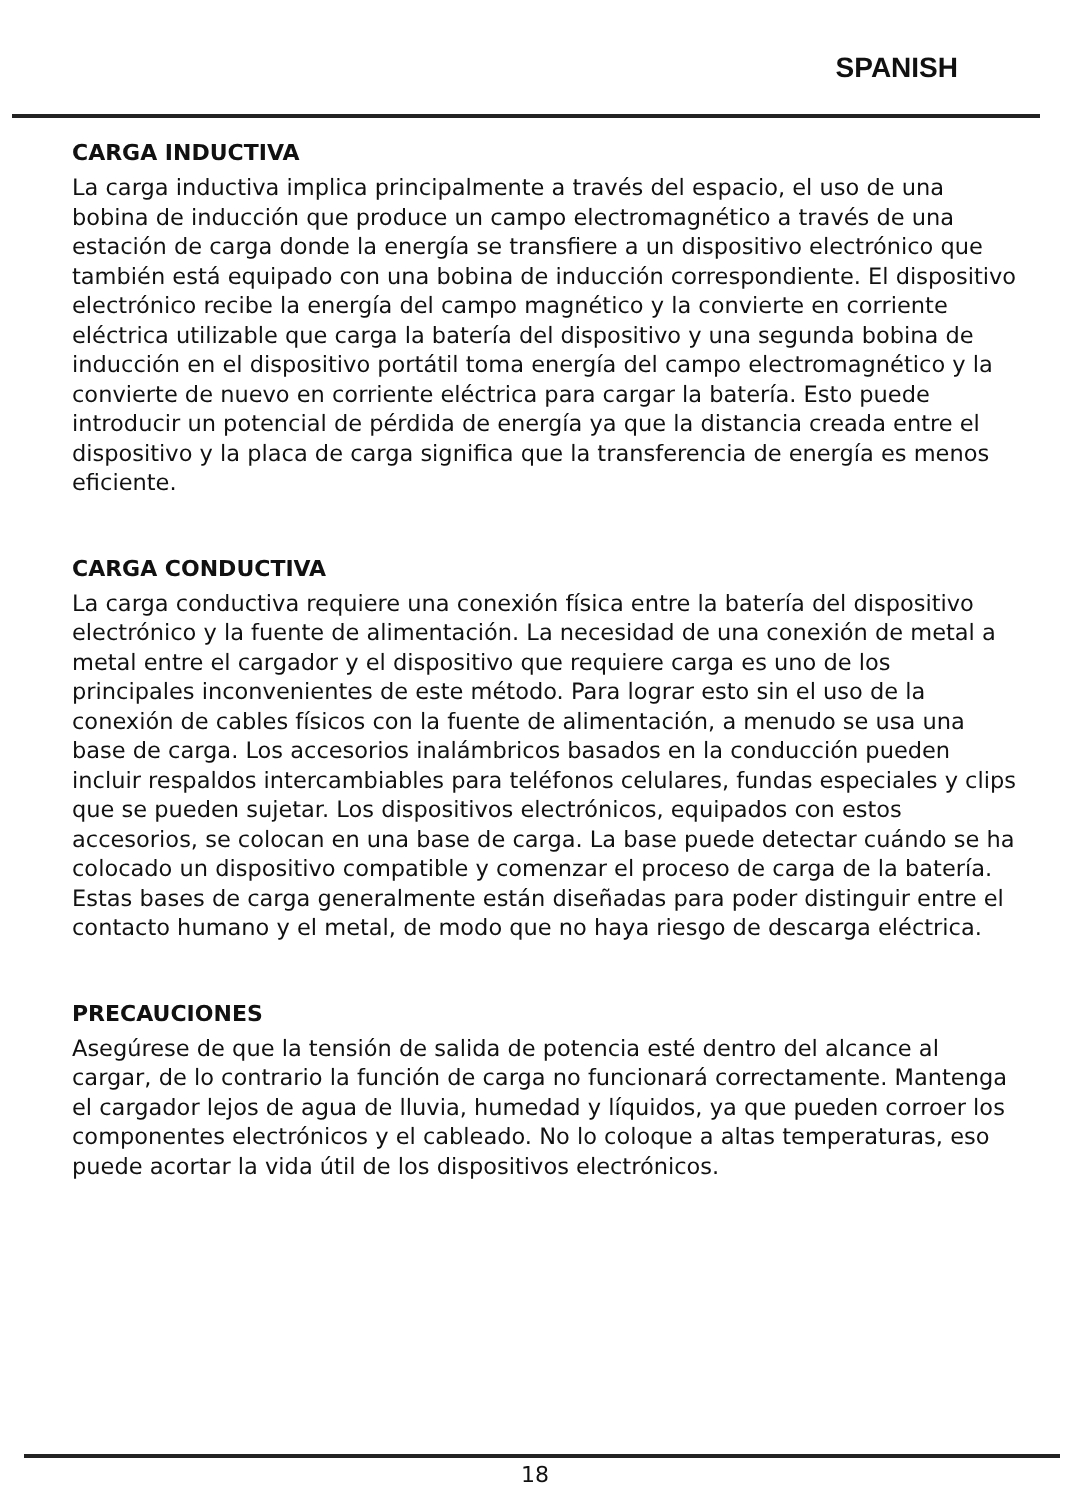SPANISH
CARGA INDUCTIVA
La carga inductiva implica principalmente a través del espacio, el uso de una bobina de inducción que produce un campo electromagnético a través de una estación de carga donde la energía se transfiere a un dispositivo electrónico que también está equipado con una bobina de inducción correspondiente. El dispositivo electrónico recibe la energía del campo magnético y la convierte en corriente eléctrica utilizable que carga la batería del dispositivo y una segunda bobina de inducción en el dispositivo portátil toma energía del campo electromagnético y la convierte de nuevo en corriente eléctrica para cargar la batería. Esto puede introducir un potencial de pérdida de energía ya que la distancia creada entre el dispositivo y la placa de carga significa que la transferencia de energía es menos eficiente.
CARGA CONDUCTIVA
La carga conductiva requiere una conexión física entre la batería del dispositivo electrónico y la fuente de alimentación. La necesidad de una conexión de metal a metal entre el cargador y el dispositivo que requiere carga es uno de los principales inconvenientes de este método. Para lograr esto sin el uso de la conexión de cables físicos con la fuente de alimentación, a menudo se usa una base de carga. Los accesorios inalámbricos basados en la conducción pueden incluir respaldos intercambiables para teléfonos celulares, fundas especiales y clips que se pueden sujetar. Los dispositivos electrónicos, equipados con estos accesorios, se colocan en una base de carga. La base puede detectar cuándo se ha colocado un dispositivo compatible y comenzar el proceso de carga de la batería. Estas bases de carga generalmente están diseñadas para poder distinguir entre el contacto humano y el metal, de modo que no haya riesgo de descarga eléctrica.
PRECAUCIONES
Asegúrese de que la tensión de salida de potencia esté dentro del alcance al cargar, de lo contrario la función de carga no funcionará correctamente. Mantenga el cargador lejos de agua de lluvia, humedad y líquidos, ya que pueden corroer los componentes electrónicos y el cableado. No lo coloque a altas temperaturas, eso puede acortar la vida útil de los dispositivos electrónicos.
18